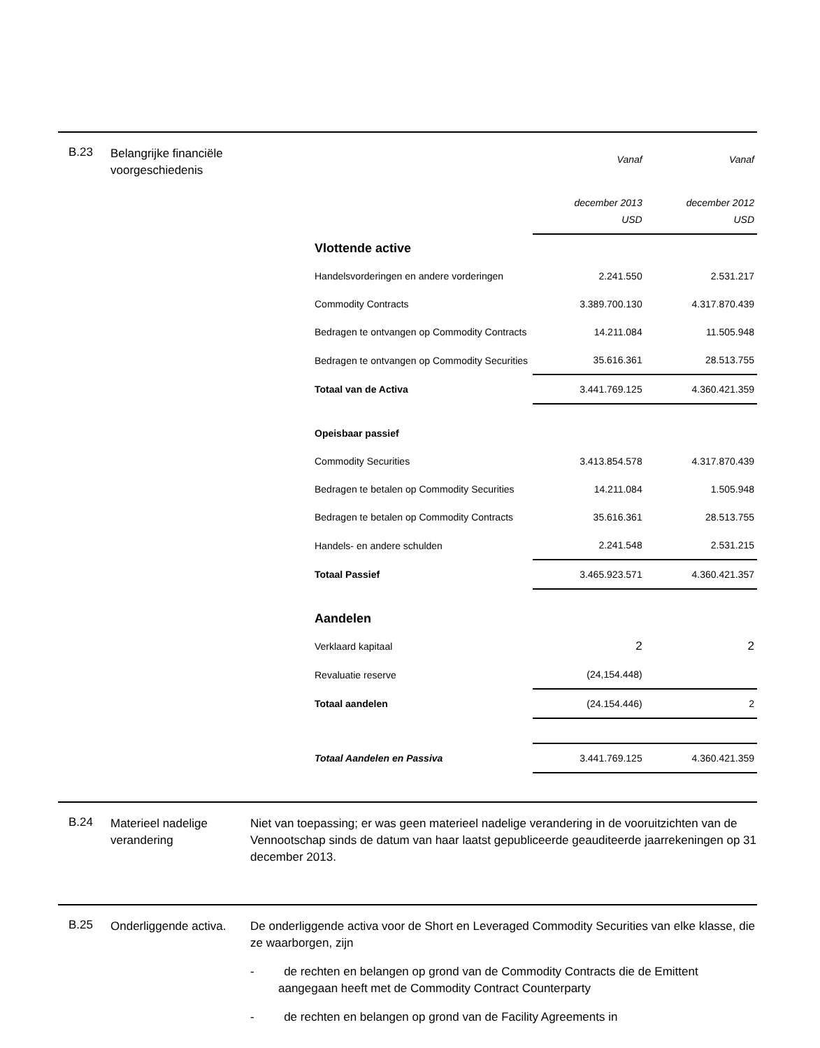B.23
Belangrijke financiële voorgeschiedenis
| | Vanaf | Vanaf |
| | december 2013 USD | december 2012 USD |
| Vlottende active | | |
| Handelsvorderingen en andere vorderingen | 2.241.550 | 2.531.217 |
| Commodity Contracts | 3.389.700.130 | 4.317.870.439 |
| Bedragen te ontvangen op Commodity Contracts | 14.211.084 | 11.505.948 |
| Bedragen te ontvangen op Commodity Securities | 35.616.361 | 28.513.755 |
| Totaal van de Activa | 3.441.769.125 | 4.360.421.359 |
| Opeisbaar passief | | |
| Commodity Securities | 3.413.854.578 | 4.317.870.439 |
| Bedragen te betalen op Commodity Securities | 14.211.084 | 1.505.948 |
| Bedragen te betalen op Commodity Contracts | 35.616.361 | 28.513.755 |
| Handels- en andere schulden | 2.241.548 | 2.531.215 |
| Totaal Passief | 3.465.923.571 | 4.360.421.357 |
| Aandelen | | |
| Verklaard kapitaal | 2 | 2 |
| Revaluatie reserve | (24,154.448) | |
| Totaal aandelen | (24.154.446) | 2 |
| Totaal Aandelen en Passiva | 3.441.769.125 | 4.360.421.359 |
B.24
Materieel nadelige verandering
Niet van toepassing; er was geen materieel nadelige verandering in de vooruitzichten van de Vennootschap sinds de datum van haar laatst gepubliceerde geauditeerde jaarrekeningen op 31 december 2013.
B.25
Onderliggende activa.
De onderliggende activa voor de Short en Leveraged Commodity Securities van elke klasse, die ze waarborgen, zijn
- de rechten en belangen op grond van de Commodity Contracts die de Emittent aangegaan heeft met de Commodity Contract Counterparty
- de rechten en belangen op grond van de Facility Agreements in